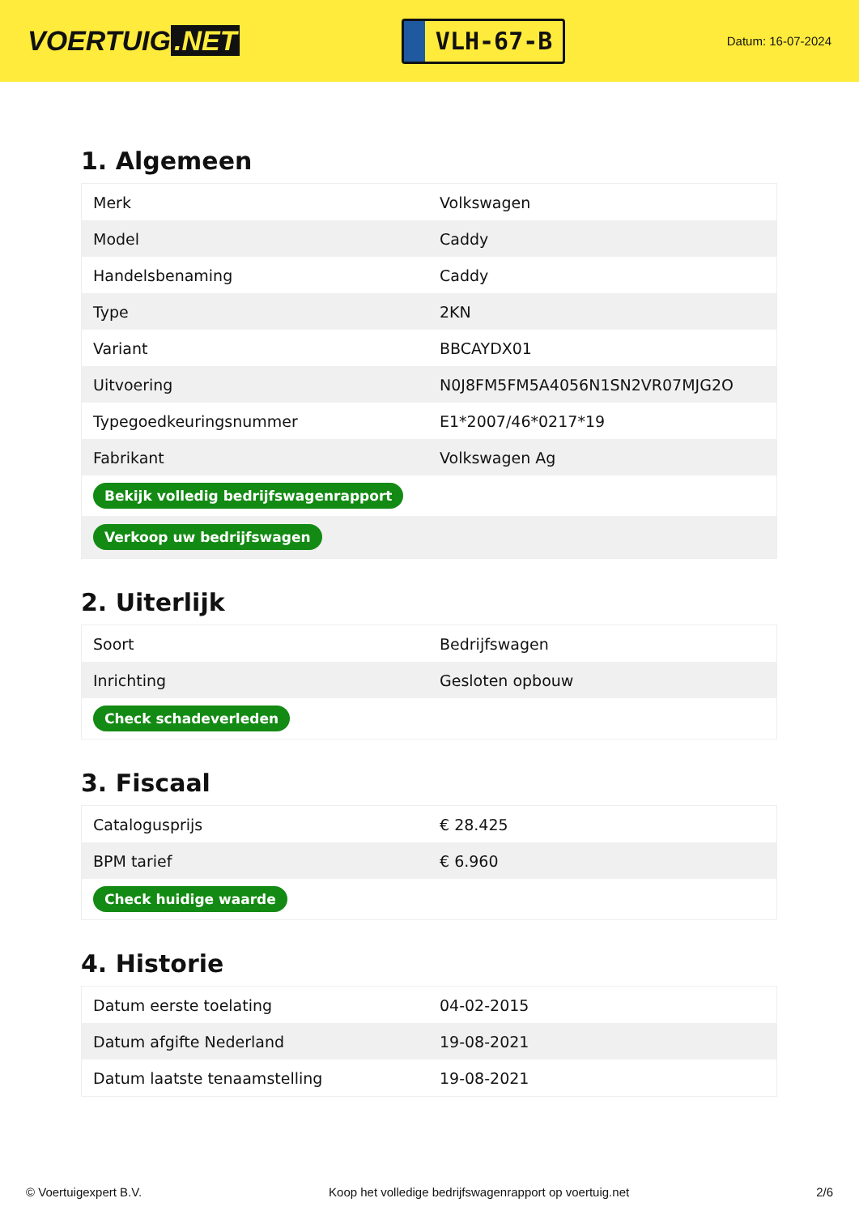VOERTUIG.NET
VLH-67-B
Datum: 16-07-2024
1. Algemeen
| Merk | Volkswagen |
| Model | Caddy |
| Handelsbenaming | Caddy |
| Type | 2KN |
| Variant | BBCAYDX01 |
| Uitvoering | N0J8FM5FM5A4056N1SN2VR07MJG2O |
| Typegoedkeuringsnummer | E1*2007/46*0217*19 |
| Fabrikant | Volkswagen Ag |
| Bekijk volledig bedrijfswagenrapport | |
| Verkoop uw bedrijfswagen | |
2. Uiterlijk
| Soort | Bedrijfswagen |
| Inrichting | Gesloten opbouw |
| Check schadeverleden | |
3. Fiscaal
| Catalogusprijs | € 28.425 |
| BPM tarief | € 6.960 |
| Check huidige waarde | |
4. Historie
| Datum eerste toelating | 04-02-2015 |
| Datum afgifte Nederland | 19-08-2021 |
| Datum laatste tenaamstelling | 19-08-2021 |
© Voertuigexpert B.V. Koop het volledige bedrijfswagenrapport op voertuig.net 2/6